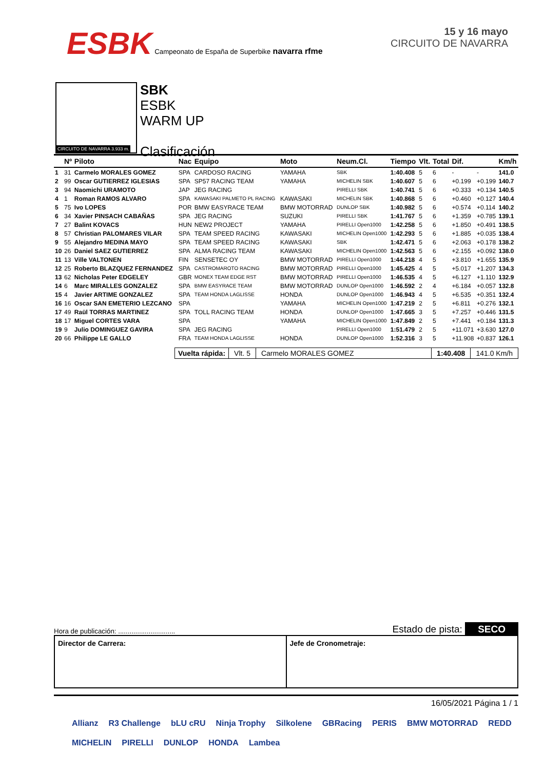ESBK Campeonato de España de Superbike navarra rfme
15 y 16 mayo
CIRCUITO DE NAVARRA
CIRCUITO DE NAVARRA 3.933 m.
SBK
ESBK
WARM UP
Clasificación
| | Nº | Piloto | Nac | Equipo | Moto | Neum.Cl. | Tiempo | Vlt. | Total | Dif. | | Km/h |
| --- | --- | --- | --- | --- | --- | --- | --- | --- | --- | --- | --- | --- |
| 1 | 31 | Carmelo MORALES GOMEZ | SPA | CARDOSO RACING | YAMAHA | SBK | 1:40.408 | 5 | 6 | - | - | 141.0 |
| 2 | 99 | Oscar GUTIERREZ IGLESIAS | SPA | SP57 RACING TEAM | YAMAHA | MICHELIN SBK | 1:40.607 | 5 | 6 | +0.199 | +0.199 | 140.7 |
| 3 | 94 | Naomichi URAMOTO | JAP | JEG RACING | | PIRELLI SBK | 1:40.741 | 5 | 6 | +0.333 | +0.134 | 140.5 |
| 4 | 1 | Roman RAMOS ALVARO | SPA | KAWASAKI PALMETO PL RACING | KAWASAKI | MICHELIN SBK | 1:40.868 | 5 | 6 | +0.460 | +0.127 | 140.4 |
| 5 | 75 | Ivo LOPES | POR | BMW EASYRACE TEAM | BMW MOTORRAD | DUNLOP SBK | 1:40.982 | 5 | 6 | +0.574 | +0.114 | 140.2 |
| 6 | 34 | Xavier PINSACH CABAÑAS | SPA | JEG RACING | SUZUKI | PIRELLI SBK | 1:41.767 | 5 | 6 | +1.359 | +0.785 | 139.1 |
| 7 | 27 | Balint KOVACS | HUN | NEW2 PROJECT | YAMAHA | PIRELLI Open1000 | 1:42.258 | 5 | 6 | +1.850 | +0.491 | 138.5 |
| 8 | 57 | Christian PALOMARES VILAR | SPA | TEAM SPEED RACING | KAWASAKI | MICHELIN Open1000 | 1:42.293 | 5 | 6 | +1.885 | +0.035 | 138.4 |
| 9 | 55 | Alejandro MEDINA MAYO | SPA | TEAM SPEED RACING | KAWASAKI | SBK | 1:42.471 | 5 | 6 | +2.063 | +0.178 | 138.2 |
| 10 | 26 | Daniel SAEZ GUTIERREZ | SPA | ALMA RACING TEAM | KAWASAKI | MICHELIN Open1000 | 1:42.563 | 5 | 6 | +2.155 | +0.092 | 138.0 |
| 11 | 13 | Ville VALTONEN | FIN | SENSETEC OY | BMW MOTORRAD | PIRELLI Open1000 | 1:44.218 | 4 | 5 | +3.810 | +1.655 | 135.9 |
| 12 | 25 | Roberto BLAZQUEZ FERNANDEZ | SPA | CASTROMAROTO RACING | BMW MOTORRAD | PIRELLI Open1000 | 1:45.425 | 4 | 5 | +5.017 | +1.207 | 134.3 |
| 13 | 62 | Nicholas Peter EDGELEY | GBR | MONEX TEAM EDGE RST | BMW MOTORRAD | PIRELLI Open1000 | 1:46.535 | 4 | 5 | +6.127 | +1.110 | 132.9 |
| 14 | 6 | Marc MIRALLES GONZALEZ | SPA | BMW EASYRACE TEAM | BMW MOTORRAD | DUNLOP Open1000 | 1:46.592 | 2 | 4 | +6.184 | +0.057 | 132.8 |
| 15 | 4 | Javier ARTIME GONZALEZ | SPA | TEAM HONDA LAGLISSE | HONDA | DUNLOP Open1000 | 1:46.943 | 4 | 5 | +6.535 | +0.351 | 132.4 |
| 16 | 16 | Oscar SAN EMETERIO LEZCANO | SPA | | YAMAHA | MICHELIN Open1000 | 1:47.219 | 2 | 5 | +6.811 | +0.276 | 132.1 |
| 17 | 49 | Raül TORRAS MARTINEZ | SPA | TOLL RACING TEAM | HONDA | DUNLOP Open1000 | 1:47.665 | 3 | 5 | +7.257 | +0.446 | 131.5 |
| 18 | 17 | Miguel CORTES VARA | SPA | | YAMAHA | MICHELIN Open1000 | 1:47.849 | 2 | 5 | +7.441 | +0.184 | 131.3 |
| 19 | 9 | Julio DOMINGUEZ GAVIRA | SPA | JEG RACING | | PIRELLI Open1000 | 1:51.479 | 2 | 5 | +11.071 | +3.630 | 127.0 |
| 20 | 66 | Philippe LE GALLO | FRA | TEAM HONDA LAGLISSE | HONDA | DUNLOP Open1000 | 1:52.316 | 3 | 5 | +11.908 | +0.837 | 126.1 |
Vuelta rápida: Vlt. 5 Carmelo MORALES GOMEZ 1:40.408 141.0 Km/h
Hora de publicación: .............................. Estado de pista: SECO
Director de Carrera: Jefe de Cronometraje:
16/05/2021 Página 1 / 1
Allianz R3 Challenge bLU cRU Ninja Trophy Silkolene GBRacing PERIS BMW MOTORRAD REDD MICHELIN PIRELLI DUNLOP HONDA Lambea